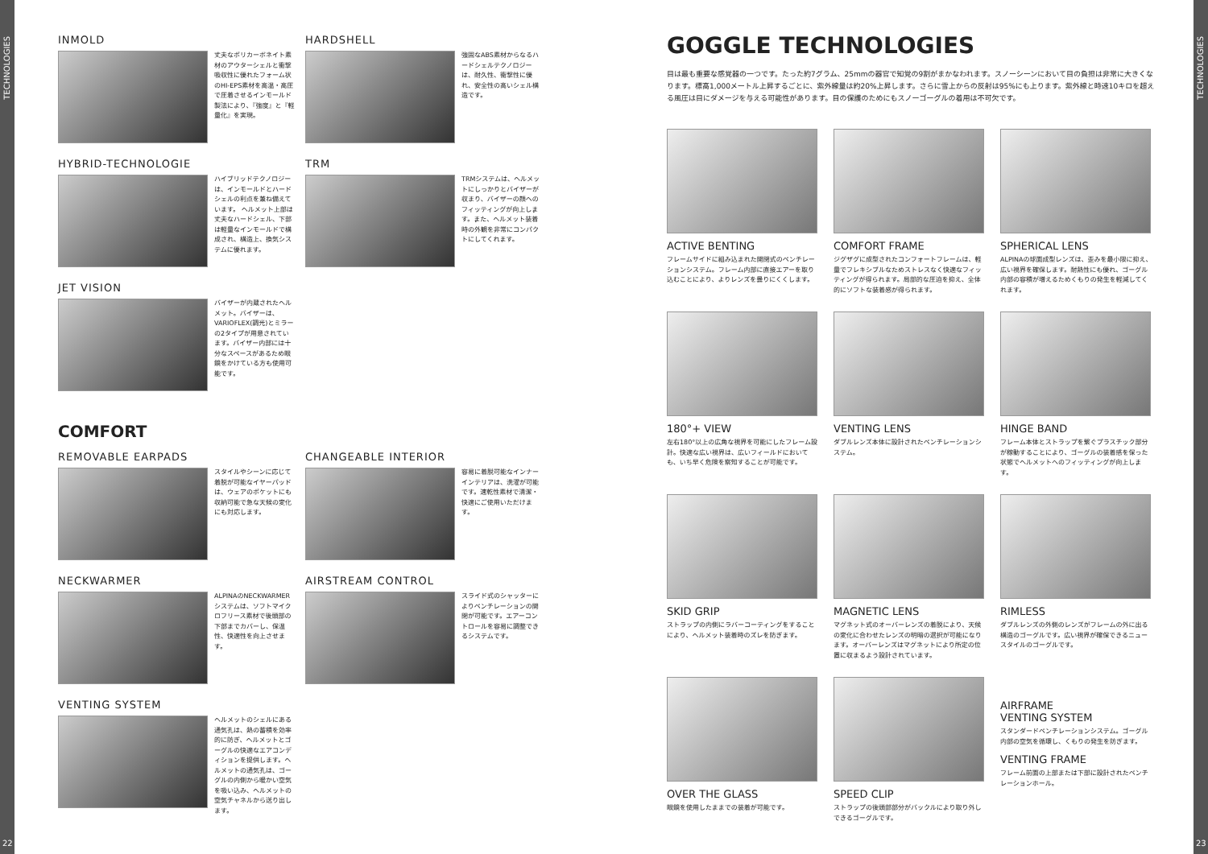TECHNOLOGIES
22
TECHNOLOGIES
23
INMOLD
丈夫なポリカーボネイト素材のアウターシェルと衝撃吸収性に優れたフォーム状のHI-EPS素材を高温・高圧で圧着させるインモールド製法により、『強度』と『軽量化』を実現。
HARDSHELL
強固なABS素材からなるハードシェルテクノロジーは、耐久性、衝撃性に優れ、安全性の高いシェル構造です。
HYBRID-TECHNOLOGIE
ハイブリッドテクノロジーは、インモールドとハードシェルの利点を兼ね備えています。 ヘルメット上部は丈夫なハードシェル、下部は軽量なインモールドで構成され、構造上、換気システムに優れます。
TRM
TRMシステムは、ヘルメットにしっかりとバイザーが収まり、バイザーの顔へのフィッティングが向上します。また、ヘルメット装着時の外観を非常にコンパクトにしてくれます。
JET VISION
バイザーが内蔵されたヘルメット。バイザーは、VARIOFLEX(調光)とミラーの2タイプが用意されています。バイザー内部には十分なスペースがあるため眼鏡をかけている方も使用可能です。
COMFORT
REMOVABLE EARPADS
スタイルやシーンに応じて着脱が可能なイヤーパッドは、ウェアのポケットにも収納可能で急な天候の変化にも対応します。
CHANGEABLE INTERIOR
容易に着脱可能なインナーインテリアは、洗濯が可能です。速乾性素材で清潔・快適にご使用いただけます。
NECKWARMER
ALPINAのNECKWARMERシステムは、ソフトマイクロフリース素材で後頭部の下部までカバーし、保温性、快適性を向上させます。
AIRSTREAM CONTROL
スライド式のシャッターによりベンチレーションの開閉が可能です。エアーコントロールを容易に調整できるシステムです。
VENTING SYSTEM
ヘルメットのシェルにある通気孔は、熱の蓄積を効率的に防ぎ、ヘルメットとゴーグルの快適なエアコンディションを提供します。ヘルメットの通気孔は、ゴーグルの内側から暖かい空気を吸い込み、ヘルメットの空気チャネルから送り出します。
GOGGLE TECHNOLOGIES
目は最も重要な感覚器の一つです。たった約7グラム、25mmの器官で知覚の9割がまかなわれます。スノーシーンにおいて目の負担は非常に大きくなります。標高1,000メートル上昇するごとに、紫外線量は約20%上昇します。さらに雪上からの反射は95%にも上ります。紫外線と時速10キロを超える風圧は目にダメージを与える可能性があります。目の保護のためにもスノーゴーグルの着用は不可欠です。
ACTIVE BENTING
フレームサイドに組み込まれた開閉式のベンチレーションシステム。フレーム内部に直接エアーを取り込むことにより、よりレンズを曇りにくくします。
COMFORT FRAME
ジグザグに成型されたコンフォートフレームは、軽量でフレキシブルなためストレスなく快適なフィッティングが得られます。局部的な圧迫を抑え、全体的にソフトな装着感が得られます。
SPHERICAL LENS
ALPINAの球面成型レンズは、歪みを最小限に抑え、広い視界を確保します。耐熱性にも優れ、ゴーグル内部の容積が増えるためくもりの発生を軽減してくれます。
180°+ VIEW
左右180°以上の広角な視界を可能にしたフレーム設計。快適な広い視界は、広いフィールドにおいても、いち早く危険を察知することが可能です。
VENTING LENS
ダブルレンズ本体に設計されたベンチレーションシステム。
HINGE BAND
フレーム本体とストラップを繋ぐプラスチック部分が稼動することにより、ゴーグルの装着感を保った状態でヘルメットへのフィッティングが向上します。
SKID GRIP
ストラップの内側にラバーコーティングをすることにより、ヘルメット装着時のズレを防ぎます。
MAGNETIC LENS
マグネット式のオーバーレンズの着脱により、天候の変化に合わせたレンズの明暗の選択が可能になります。オーバーレンズはマグネットにより所定の位置に収まるよう設計されています。
RIMLESS
ダブルレンズの外側のレンズがフレームの外に出る構造のゴーグルです。広い視界が確保できるニュースタイルのゴーグルです。
OVER THE GLASS
眼鏡を使用したままでの装着が可能です。
SPEED CLIP
ストラップの後頭部部分がバックルにより取り外しできるゴーグルです。
AIRFRAME
VENTING SYSTEM
スタンダードベンチレーションシステム。ゴーグル内部の空気を循環し、くもりの発生を防ぎます。
VENTING FRAME
フレーム前面の上部または下部に設計されたベンチレーションホール。